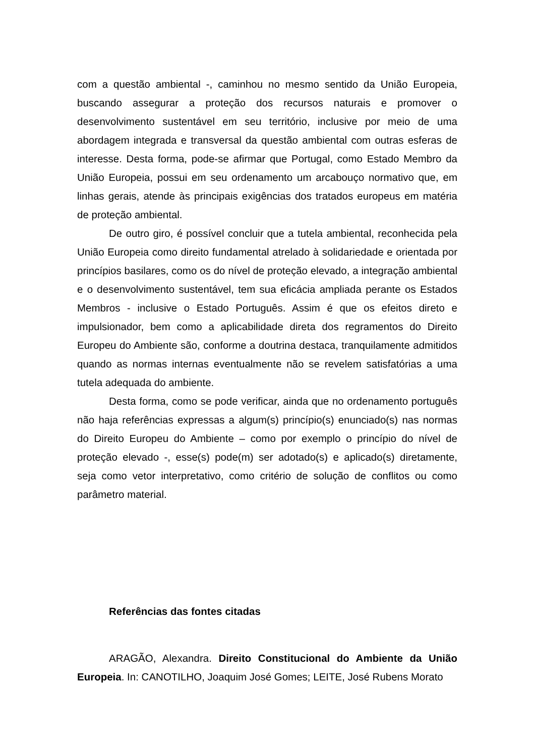com a questão ambiental -, caminhou no mesmo sentido da União Europeia, buscando assegurar a proteção dos recursos naturais e promover o desenvolvimento sustentável em seu território, inclusive por meio de uma abordagem integrada e transversal da questão ambiental com outras esferas de interesse. Desta forma, pode-se afirmar que Portugal, como Estado Membro da União Europeia, possui em seu ordenamento um arcabouço normativo que, em linhas gerais, atende às principais exigências dos tratados europeus em matéria de proteção ambiental.
De outro giro, é possível concluir que a tutela ambiental, reconhecida pela União Europeia como direito fundamental atrelado à solidariedade e orientada por princípios basilares, como os do nível de proteção elevado, a integração ambiental e o desenvolvimento sustentável, tem sua eficácia ampliada perante os Estados Membros - inclusive o Estado Português. Assim é que os efeitos direto e impulsionador, bem como a aplicabilidade direta dos regramentos do Direito Europeu do Ambiente são, conforme a doutrina destaca, tranquilamente admitidos quando as normas internas eventualmente não se revelem satisfatórias a uma tutela adequada do ambiente.
Desta forma, como se pode verificar, ainda que no ordenamento português não haja referências expressas a algum(s) princípio(s) enunciado(s) nas normas do Direito Europeu do Ambiente – como por exemplo o princípio do nível de proteção elevado -, esse(s) pode(m) ser adotado(s) e aplicado(s) diretamente, seja como vetor interpretativo, como critério de solução de conflitos ou como parâmetro material.
Referências das fontes citadas
ARAGÃO, Alexandra. Direito Constitucional do Ambiente da União Europeia. In: CANOTILHO, Joaquim José Gomes; LEITE, José Rubens Morato